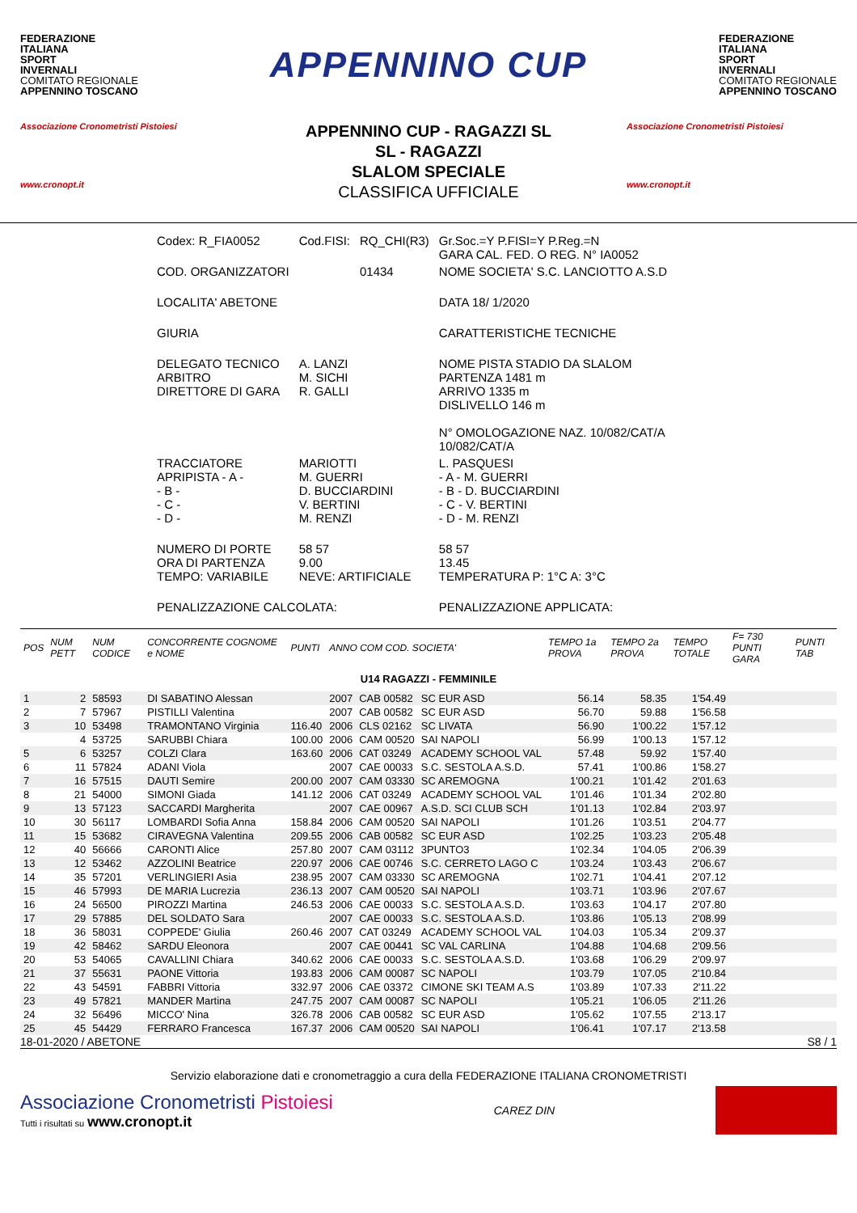FEDERAZIONE
ITALIANA
SPORT
INVERNALI
COMITATO REGIONALE
APPENNINO TOSCANO
APPENNINO CUP
FEDERAZIONE
ITALIANA
SPORT
INVERNALI
COMITATO REGIONALE
APPENNINO TOSCANO
Associazione Cronometristi Pistoiesi
www.cronopt.it
APPENNINO CUP - RAGAZZI SL
SL - RAGAZZI
SLALOM SPECIALE
CLASSIFICA UFFICIALE
Associazione Cronometristi Pistoiesi
www.cronopt.it
| Codex: R_FIA0052 | Cod.FISI: | RQ_CHI(R3) | Gr.Soc.=Y P.FISI=Y P.Reg.=N GARA CAL. FED. O REG. N° IA0052 |
| COD. ORGANIZZATORI | | 01434 | NOME SOCIETA' S.C. LANCIOTTO A.S.D |
| LOCALITA' ABETONE | | | DATA 18/ 1/2020 |
| GIURIA | | | CARATTERISTICHE TECNICHE |
| DELEGATO TECNICO ARBITRO DIRETTORE DI GARA | A. LANZI M. SICHI R. GALLI | | NOME PISTA STADIO DA SLALOM PARTENZA 1481 m ARRIVO 1335 m DISLIVELLO 146 m N° OMOLOGAZIONE NAZ. 10/082/CAT/A 10/082/CAT/A |
| TRACCIATORE APRIPISTA - A - - B - - C - - D - | MARIOTTI M. GUERRI D. BUCCIARDINI V. BERTINI M. RENZI | | L. PASQUESI - A - M. GUERRI - B - D. BUCCIARDINI - C - V. BERTINI - D - M. RENZI |
| NUMERO DI PORTE ORA DI PARTENZA TEMPO: VARIABILE | 58 57 9.00 NEVE: ARTIFICIALE | | 58 57 13.45 TEMPERATURA P: 1°C A: 3°C |
| PENALIZZAZIONE CALCOLATA: | | | PENALIZZAZIONE APPLICATA: |
| POS | NUM PETT | NUM CODICE | CONCORRENTE COGNOME e NOME | PUNTI | ANNO COM COD. SOCIETA' | | | TEMPO 1a PROVA | TEMPO 2a PROVA | TEMPO TOTALE | F= 730 PUNTI GARA | PUNTI TAB |
| --- | --- | --- | --- | --- | --- | --- | --- | --- | --- | --- | --- | --- |
| U14 RAGAZZI - FEMMINILE | | | | | | | | | | | | |
| 1 | 2 | 58593 | DI SABATINO Alessan | | 2007 | CAB 00582 | SC EUR ASD | 56.14 | 58.35 | 1'54.49 | | |
| 2 | 7 | 57967 | PISTILLI Valentina | | 2007 | CAB 00582 | SC EUR ASD | 56.70 | 59.88 | 1'56.58 | | |
| 3 | 10 | 53498 | TRAMONTANO Virginia | 116.40 | 2006 | CLS 02162 | SC LIVATA | 56.90 | 1'00.22 | 1'57.12 | | |
| | 4 | 53725 | SARUBBI Chiara | 100.00 | 2006 | CAM 00520 | SAI NAPOLI | 56.99 | 1'00.13 | 1'57.12 | | |
| 5 | 6 | 53257 | COLZI Clara | 163.60 | 2006 | CAT 03249 | ACADEMY SCHOOL VAL | 57.48 | 59.92 | 1'57.40 | | |
| 6 | 11 | 57824 | ADANI Viola | | 2007 | CAE 00033 | S.C. SESTOLA A.S.D. | 57.41 | 1'00.86 | 1'58.27 | | |
| 7 | 16 | 57515 | DAUTI Semire | 200.00 | 2007 | CAM 03330 | SC AREMOGNA | 1'00.21 | 1'01.42 | 2'01.63 | | |
| 8 | 21 | 54000 | SIMONI Giada | 141.12 | 2006 | CAT 03249 | ACADEMY SCHOOL VAL | 1'01.46 | 1'01.34 | 2'02.80 | | |
| 9 | 13 | 57123 | SACCARDI Margherita | | 2007 | CAE 00967 | A.S.D. SCI CLUB SCH | 1'01.13 | 1'02.84 | 2'03.97 | | |
| 10 | 30 | 56117 | LOMBARDI Sofia Anna | 158.84 | 2006 | CAM 00520 | SAI NAPOLI | 1'01.26 | 1'03.51 | 2'04.77 | | |
| 11 | 15 | 53682 | CIRAVEGNA Valentina | 209.55 | 2006 | CAB 00582 | SC EUR ASD | 1'02.25 | 1'03.23 | 2'05.48 | | |
| 12 | 40 | 56666 | CARONTI Alice | 257.80 | 2007 | CAM 03112 | 3PUNTO3 | 1'02.34 | 1'04.05 | 2'06.39 | | |
| 13 | 12 | 53462 | AZZOLINI Beatrice | 220.97 | 2006 | CAE 00746 | S.C. CERRETO LAGO C | 1'03.24 | 1'03.43 | 2'06.67 | | |
| 14 | 35 | 57201 | VERLINGIERI Asia | 238.95 | 2007 | CAM 03330 | SC AREMOGNA | 1'02.71 | 1'04.41 | 2'07.12 | | |
| 15 | 46 | 57993 | DE MARIA Lucrezia | 236.13 | 2007 | CAM 00520 | SAI NAPOLI | 1'03.71 | 1'03.96 | 2'07.67 | | |
| 16 | 24 | 56500 | PIROZZI Martina | 246.53 | 2006 | CAE 00033 | S.C. SESTOLA A.S.D. | 1'03.63 | 1'04.17 | 2'07.80 | | |
| 17 | 29 | 57885 | DEL SOLDATO Sara | | 2007 | CAE 00033 | S.C. SESTOLA A.S.D. | 1'03.86 | 1'05.13 | 2'08.99 | | |
| 18 | 36 | 58031 | COPPEDE' Giulia | 260.46 | 2007 | CAT 03249 | ACADEMY SCHOOL VAL | 1'04.03 | 1'05.34 | 2'09.37 | | |
| 19 | 42 | 58462 | SARDU Eleonora | | 2007 | CAE 00441 | SC VAL CARLINA | 1'04.88 | 1'04.68 | 2'09.56 | | |
| 20 | 53 | 54065 | CAVALLINI Chiara | 340.62 | 2006 | CAE 00033 | S.C. SESTOLA A.S.D. | 1'03.68 | 1'06.29 | 2'09.97 | | |
| 21 | 37 | 55631 | PAONE Vittoria | 193.83 | 2006 | CAM 00087 | SC NAPOLI | 1'03.79 | 1'07.05 | 2'10.84 | | |
| 22 | 43 | 54591 | FABBRI Vittoria | 332.97 | 2006 | CAE 03372 | CIMONE SKI TEAM A.S | 1'03.89 | 1'07.33 | 2'11.22 | | |
| 23 | 49 | 57821 | MANDER Martina | 247.75 | 2007 | CAM 00087 | SC NAPOLI | 1'05.21 | 1'06.05 | 2'11.26 | | |
| 24 | 32 | 56496 | MICCO' Nina | 326.78 | 2006 | CAB 00582 | SC EUR ASD | 1'05.62 | 1'07.55 | 2'13.17 | | |
| 25 | 45 | 54429 | FERRARO Francesca | 167.37 | 2006 | CAM 00520 | SAI NAPOLI | 1'06.41 | 1'07.17 | 2'13.58 | | |
18-01-2020 / ABETONE S8 / 1
Servizio elaborazione dati e cronometraggio a cura della FEDERAZIONE ITALIANA CRONOMETRISTI
Associazione Cronometristi Pistoiesi
Tutti i risultati su www.cronopt.it
CAREZ DIN